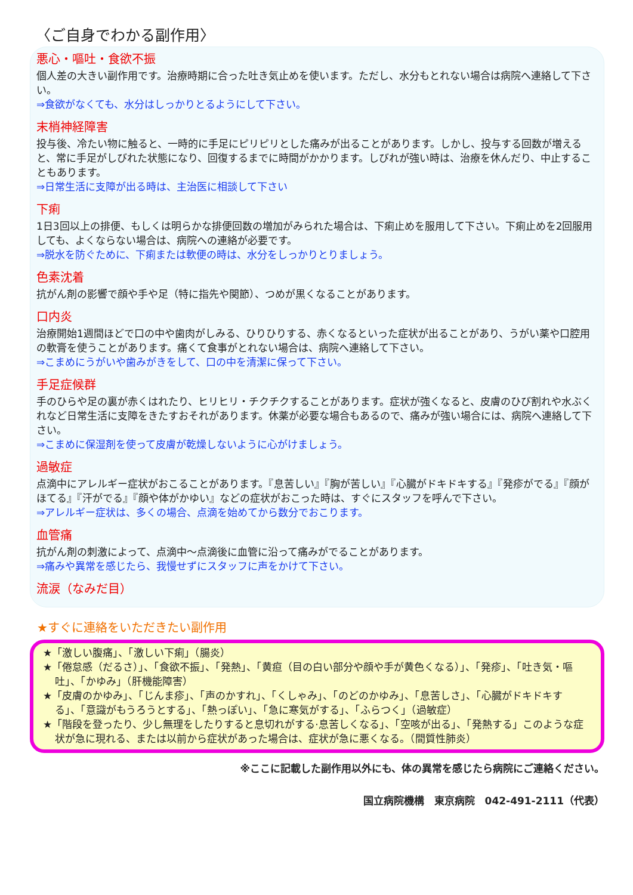〈ご自身でわかる副作用〉
悪心・嘔吐・食欲不振
個人差の大きい副作用です。治療時期に合った吐き気止めを使います。ただし、水分もとれない場合は病院へ連絡して下さい。
⇒食欲がなくても、水分はしっかりとるようにして下さい。
末梢神経障害
投与後、冷たい物に触ると、一時的に手足にピリピリとした痛みが出ることがあります。しかし、投与する回数が増えると、常に手足がしびれた状態になり、回復するまでに時間がかかります。しびれが強い時は、治療を休んだり、中止することもあります。
⇒日常生活に支障が出る時は、主治医に相談して下さい
下痢
1日3回以上の排便、もしくは明らかな排便回数の増加がみられた場合は、下痢止めを服用して下さい。下痢止めを2回服用しても、よくならない場合は、病院への連絡が必要です。
⇒脱水を防ぐために、下痢または軟便の時は、水分をしっかりとりましょう。
色素沈着
抗がん剤の影響で顔や手や足（特に指先や関節）、つめが黒くなることがあります。
口内炎
治療開始1週間ほどで口の中や歯肉がしみる、ひりひりする、赤くなるといった症状が出ることがあり、うがい薬や口腔用の軟膏を使うことがあります。痛くて食事がとれない場合は、病院へ連絡して下さい。
⇒こまめにうがいや歯みがきをして、口の中を清潔に保って下さい。
手足症候群
手のひらや足の裏が赤くはれたり、ヒリヒリ・チクチクすることがあります。症状が強くなると、皮膚のひび割れや水ぶくれなど日常生活に支障をきたすおそれがあります。休薬が必要な場合もあるので、痛みが強い場合には、病院へ連絡して下さい。
⇒こまめに保湿剤を使って皮膚が乾燥しないように心がけましょう。
過敏症
点滴中にアレルギー症状がおこることがあります。『息苦しい』『胸が苦しい』『心臓がドキドキする』『発疹がでる』『顔がほてる』『汗がでる』『顔や体がかゆい』などの症状がおこった時は、すぐにスタッフを呼んで下さい。
⇒アレルギー症状は、多くの場合、点滴を始めてから数分でおこります。
血管痛
抗がん剤の刺激によって、点滴中～点滴後に血管に沿って痛みがでることがあります。
⇒痛みや異常を感じたら、我慢せずにスタッフに声をかけて下さい。
流涙（なみだ目）
★すぐに連絡をいただきたい副作用
★「激しい腹痛」、「激しい下痢」（腸炎）
★「倦怠感（だるさ）」、「食欲不振」、「発熱」、「黄疸（目の白い部分や顔や手が黄色くなる）」、「発疹」、「吐き気・嘔吐」、「かゆみ」（肝機能障害）
★「皮膚のかゆみ」、「じんま疹」、「声のかすれ」、「くしゃみ」、「のどのかゆみ」、「息苦しさ」、「心臓がドキドキする」、「意識がもうろうとする」、「熱っぽい」、「急に寒気がする」、「ふらつく」（過敏症）
★「階段を登ったり、少し無理をしたりすると息切れがする·息苦しくなる」、「空咳が出る」、「発熱する」このような症状が急に現れる、または以前から症状があった場合は、症状が急に悪くなる。（間質性肺炎）
※ここに記載した副作用以外にも、体の異常を感じたら病院にご連絡ください。
国立病院機構　東京病院　042-491-2111（代表）